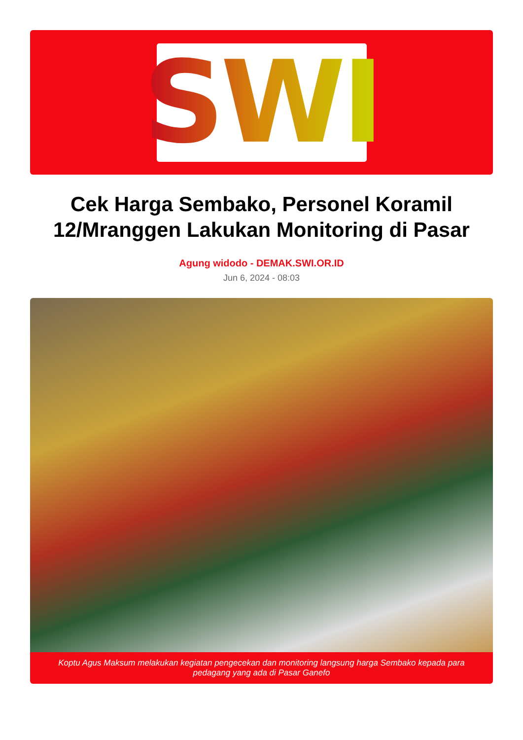SWI
Cek Harga Sembako, Personel Koramil 12/Mranggen Lakukan Monitoring di Pasar
Agung widodo - DEMAK.SWI.OR.ID
Jun 6, 2024 - 08:03
Koptu Agus Maksum melakukan kegiatan pengecekan dan monitoring langsung harga Sembako kepada para pedagang yang ada di Pasar Ganefo